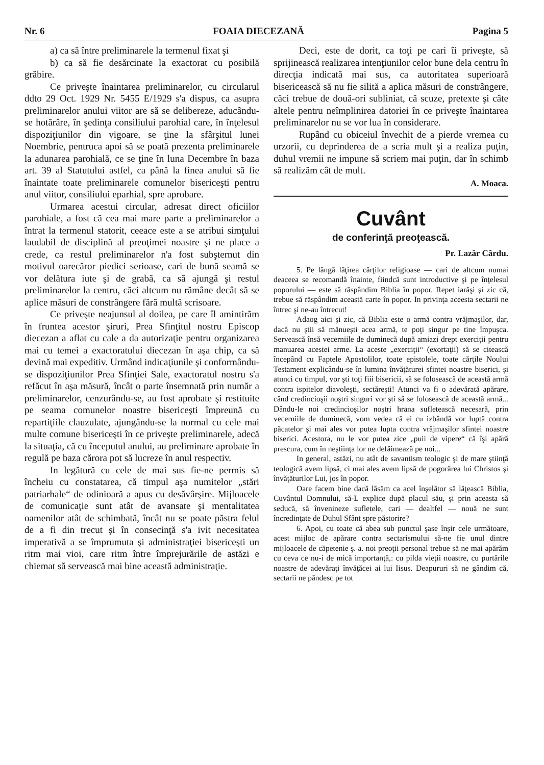Nr. 6 FOAIA DIECEZANĂ Pagina 5
a) ca să între preliminarele la termenul fixat şi
b) ca să fie desărcinate la exactorat cu posibilă grăbire.
Ce priveşte înaintarea preliminarelor, cu circularul ddto 29 Oct. 1929 Nr. 5455 E/1929 s'a dispus, ca asupra preliminarelor anului viitor are să se delibereze, aducându-se hotărâre, în şedinţa consiliului parohial care, în înţelesul dispoziţiunilor din vigoare, se ţine la sfârşitul lunei Noembrie, pentruca apoi să se poată prezenta preliminarele la adunarea parohială, ce se ţine în luna Decembre în baza art. 39 al Statutului astfel, ca până la finea anului să fie înaintate toate preliminarele comunelor bisericeşti pentru anul viitor, consiliului eparhial, spre aprobare.
Urmarea acestui circular, adresat direct oficiilor parohiale, a fost că cea mai mare parte a preliminarelor a întrat la termenul statorit, ceeace este a se atribui simţului laudabil de disciplină al preoţimei noastre şi ne place a crede, ca restul preliminarelor n'a fost subşternut din motivul oarecăror piedici serioase, cari de bună seamă se vor delătura iute şi de grabă, ca să ajungă şi restul preliminarelor la centru, căci altcum nu rămâne decât să se aplice măsuri de constrângere fără multă scrisoare.
Ce priveşte neajunsul al doilea, pe care îl amintirăm în fruntea acestor şiruri, Prea Sfinţitul nostru Episcop diecezan a aflat cu cale a da autorizaţie pentru organizarea mai cu temei a exactoratului diecezan în aşa chip, ca să devină mai expeditiv. Urmând indicaţiunile şi conformându-se dispoziţiunilor Prea Sfinţiei Sale, exactoratul nostru s'a refăcut în aşa măsură, încât o parte însemnată prin număr a preliminarelor, cenzurându-se, au fost aprobate şi restituite pe seama comunelor noastre bisericeşti împreună cu repartiţiile clauzulate, ajungându-se la normal cu cele mai multe comune bisericeşti în ce priveşte preliminarele, adecă la situaţia, că cu începutul anului, au preliminare aprobate în regulă pe baza cărora pot să lucreze în anul respectiv.
In legătură cu cele de mai sus fie-ne permis să încheiu cu constatarea, că timpul aşa numitelor „stări patriarhale“ de odinioară a apus cu desăvârşire. Mijloacele de comunicaţie sunt atât de avansate şi mentalitatea oamenilor atât de schimbată, încât nu se poate păstra felul de a fi din trecut şi în consecinţă s'a ivit necesitatea imperativă a se împrumuta şi administraţiei bisericeşti un ritm mai vioi, care ritm între împrejurările de astăzi e chiemat să servească mai bine această administraţie.
Deci, este de dorit, ca toţi pe cari îi priveşte, să sprijinească realizarea intenţiunilor celor bune dela centru în direcţia indicată mai sus, ca autoritatea superioară bisericească să nu fie silită a aplica măsuri de constrângere, căci trebue de două-ori subliniat, că scuze, pretexte şi câte altele pentru neîmplinirea datoriei în ce priveşte înaintarea preliminarelor nu se vor lua în considerare.
Rupând cu obiceiul învechit de a pierde vremea cu urzorii, cu deprinderea de a scria mult şi a realiza puţin, duhul vremii ne impune să scriem mai puţin, dar în schimb să realizăm cât de mult.
A. Moaca.
Cuvânt
de conferinţă preoţească.
Pr. Lazăr Cârdu.
5. Pe lângă lăţirea cărţilor religioase — cari de altcum numai deaceea se recomandă înainte, fiindcă sunt introductive şi pe înţelesul poporului — este să răspândim Biblia în popor. Repet iarăşi şi zic că, trebue să răspândim această carte în popor. In privinţa aceesta sectarii ne întrec şi ne-au întrecut!
Adaog aici şi zic, că Biblia este o armă contra vrăjmaşilor, dar, dacă nu ştii să mănueşti acea armă, te poţi singur pe tine împuşca. Servească însă vecerniile de duminecă după amiazi drept exerciţii pentru manuarea acestei arme. La aceste „exerciţii“ (exortaţii) să se citească începând cu Faptele Apostolilor, toate epistolele, toate cărţile Noului Testament explicându-se în lumina învăţăturei sfintei noastre biserici, şi atunci cu timpul, vor şti toţi fiii bisericii, să se folosească de această armă contra ispitelor diavoleşti, sectăreşti! Atunci va fi o adevărată apărare, când credincioşii noştri singuri vor şti să se folosească de această armă... Dându-le noi credincioşilor noştri hrana sufletească necesară, prin vecerniile de duminecă, vom vedea că ei cu izbândă vor luptă contra păcatelor şi mai ales vor putea lupta contra vrăjmaşilor sfintei noastre biserici. Acestora, nu le vor putea zice „puii de vipere“ că îşi apără prescura, cum în neştiinţa lor ne defăimează pe noi...
In general, astăzi, nu atât de savantism teologic şi de mare ştiinţă teologică avem lipsă, ci mai ales avem lipsă de pogorârea lui Christos şi învăţăturilor Lui, jos în popor.
Oare facem bine dacă lăsăm ca acel înşelător să lăţească Biblia, Cuvântul Domnului, să-L explice după placul său, şi prin aceasta să seducă, să învenineze sufletele, cari — dealtfel — nouă ne sunt încredinţate de Duhul Sfânt spre păstorire?
6. Apoi, cu toate că abea sub punctul şase înşir cele următoare, acest mijloc de apărare contra sectarismului să-ne fie unul dintre mijloacele de căpetenie ş. a. noi preoţii personal trebue să ne mai apărăm cu ceva ce nu-i de mică importanţă,: cu pilda vieţii noastre, cu purtările noastre de adevăraţi învăţăcei ai lui Iisus. Deapururi să ne gândim că, sectarii ne pândesc pe tot